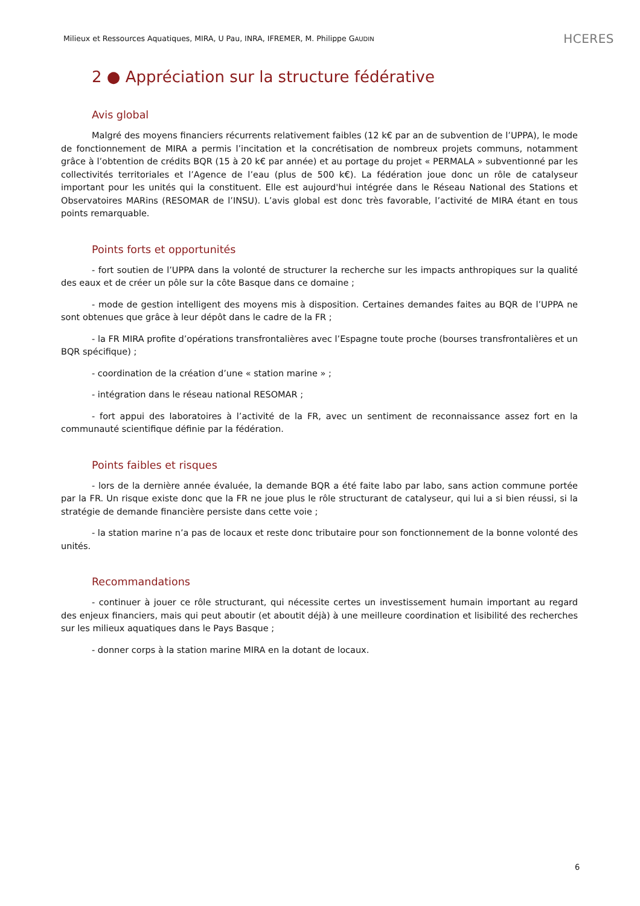Milieux et Ressources Aquatiques, MIRA, U Pau, INRA, IFREMER, M. Philippe GAUDIN HCERES
2 ● Appréciation sur la structure fédérative
Avis global
Malgré des moyens financiers récurrents relativement faibles (12 k€ par an de subvention de l’UPPA), le mode de fonctionnement de MIRA a permis l’incitation et la concrétisation de nombreux projets communs, notamment grâce à l’obtention de crédits BQR (15 à 20 k€ par année) et au portage du projet « PERMALA » subventionné par les collectivités territoriales et l’Agence de l’eau (plus de 500 k€). La fédération joue donc un rôle de catalyseur important pour les unités qui la constituent. Elle est aujourd'hui intégrée dans le Réseau National des Stations et Observatoires MARins (RESOMAR de l’INSU). L’avis global est donc très favorable, l’activité de MIRA étant en tous points remarquable.
Points forts et opportunités
- fort soutien de l’UPPA dans la volonté de structurer la recherche sur les impacts anthropiques sur la qualité des eaux et de créer un pôle sur la côte Basque dans ce domaine ;
- mode de gestion intelligent des moyens mis à disposition. Certaines demandes faites au BQR de l’UPPA ne sont obtenues que grâce à leur dépôt dans le cadre de la FR ;
- la FR MIRA profite d’opérations transfrontalières avec l’Espagne toute proche (bourses transfrontalières et un BQR spécifique) ;
- coordination de la création d’une « station marine » ;
- intégration dans le réseau national RESOMAR ;
- fort appui des laboratoires à l’activité de la FR, avec un sentiment de reconnaissance assez fort en la communauté scientifique définie par la fédération.
Points faibles et risques
- lors de la dernière année évaluée, la demande BQR a été faite labo par labo, sans action commune portée par la FR. Un risque existe donc que la FR ne joue plus le rôle structurant de catalyseur, qui lui a si bien réussi, si la stratégie de demande financière persiste dans cette voie ;
- la station marine n’a pas de locaux et reste donc tributaire pour son fonctionnement de la bonne volonté des unités.
Recommandations
- continuer à jouer ce rôle structurant, qui nécessite certes un investissement humain important au regard des enjeux financiers, mais qui peut aboutir (et aboutit déjà) à une meilleure coordination et lisibilité des recherches sur les milieux aquatiques dans le Pays Basque ;
- donner corps à la station marine MIRA en la dotant de locaux.
6